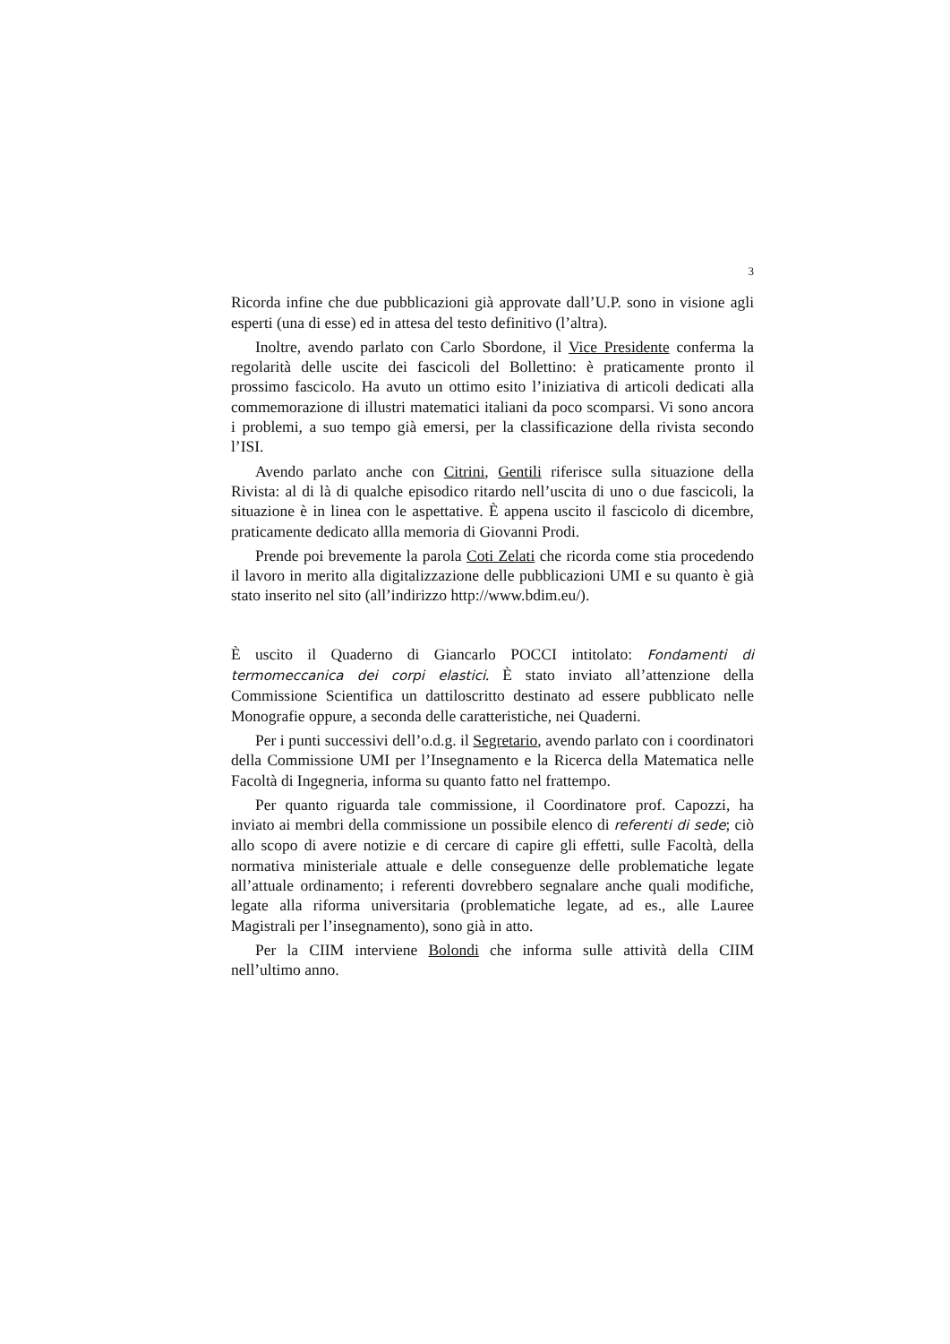3
Ricorda infine che due pubblicazioni già approvate dall’U.P. sono in visione agli esperti (una di esse) ed in attesa del testo definitivo (l’altra).
Inoltre, avendo parlato con Carlo Sbordone, il Vice Presidente conferma la regolarità delle uscite dei fascicoli del Bollettino: è praticamente pronto il prossimo fascicolo. Ha avuto un ottimo esito l’iniziativa di articoli dedicati alla commemorazione di illustri matematici italiani da poco scomparsi. Vi sono ancora i problemi, a suo tempo già emersi, per la classificazione della rivista secondo l’ISI.
Avendo parlato anche con Citrini, Gentili riferisce sulla situazione della Rivista: al di là di qualche episodico ritardo nell’uscita di uno o due fascicoli, la situazione è in linea con le aspettative. È appena uscito il fascicolo di dicembre, praticamente dedicato allla memoria di Giovanni Prodi.
Prende poi brevemente la parola Coti Zelati che ricorda come stia procedendo il lavoro in merito alla digitalizzazione delle pubblicazioni UMI e su quanto è già stato inserito nel sito (all’indirizzo http://www.bdim.eu/).
È uscito il Quaderno di Giancarlo POCCI intitolato: Fondamenti di termomeccanica dei corpi elastici. È stato inviato all’attenzione della Commissione Scientifica un dattiloscritto destinato ad essere pubblicato nelle Monografie oppure, a seconda delle caratteristiche, nei Quaderni.
Per i punti successivi dell’o.d.g. il Segretario, avendo parlato con i coordinatori della Commissione UMI per l’Insegnamento e la Ricerca della Matematica nelle Facoltà di Ingegneria, informa su quanto fatto nel frattempo.
Per quanto riguarda tale commissione, il Coordinatore prof. Capozzi, ha inviato ai membri della commissione un possibile elenco di referenti di sede; ciò allo scopo di avere notizie e di cercare di capire gli effetti, sulle Facoltà, della normativa ministeriale attuale e delle conseguenze delle problematiche legate all’attuale ordinamento; i referenti dovrebbero segnalare anche quali modifiche, legate alla riforma universitaria (problematiche legate, ad es., alle Lauree Magistrali per l’insegnamento), sono già in atto.
Per la CIIM interviene Bolondi che informa sulle attività della CIIM nell’ultimo anno.